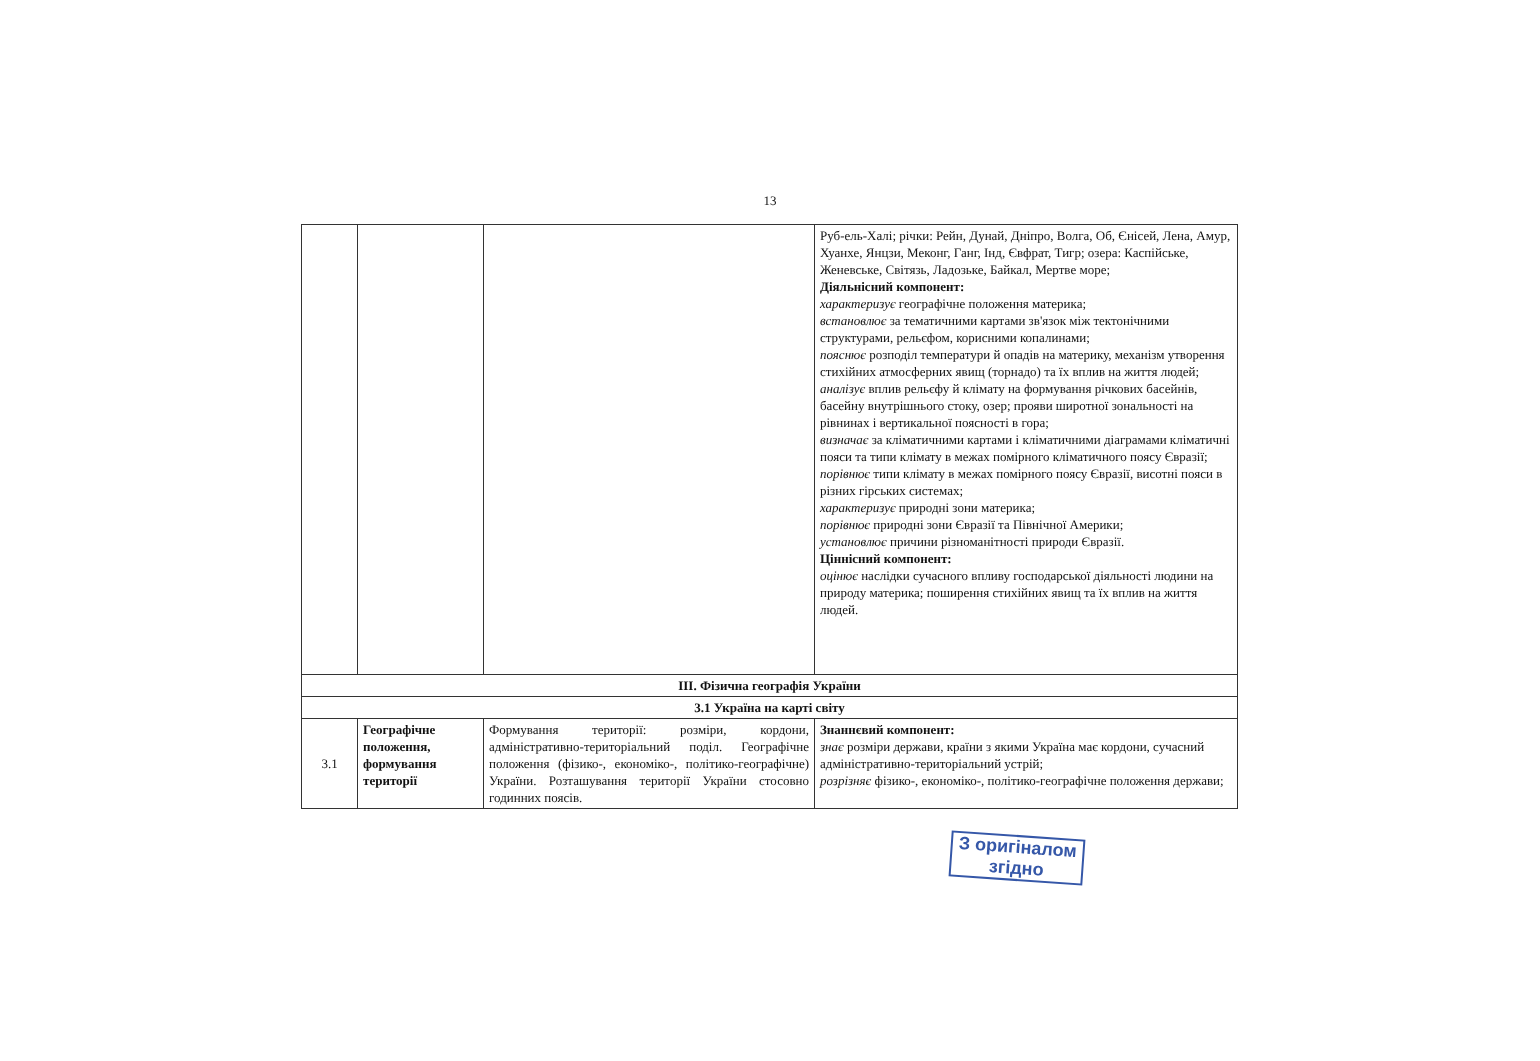13
| | | | Руб-ель-Халі; річки: Рейн, Дунай, Дніпро, Волга, Об, Єнісей, Лена, Амур, Хуанхе, Янцзи, Меконг, Ганг, Інд, Євфрат, Тигр; озера: Каспійське, Женевське, Світязь, Ладозьке, Байкал, Мертве море; Діяльнісний компонент: характеризує географічне положення материка; встановлює за тематичними картами зв'язок між тектонічними структурами, рельєфом, корисними копалинами; пояснює розподіл температури й опадів на материку, механізм утворення стихійних атмосферних явищ (торнадо) та їх вплив на життя людей; аналізує вплив рельєфу й клімату на формування річкових басейнів, басейну внутрішнього стоку, озер; прояви широтної зональності на рівнинах і вертикальної поясності в гора; визначає за кліматичними картами і кліматичними діаграмами кліматичні пояси та типи клімату в межах помірного кліматичного поясу Євразії; порівнює типи клімату в межах помірного поясу Євразії, висотні пояси в різних гірських системах; характеризує природні зони материка; порівнює природні зони Євразії та Північної Америки; установлює причини різноманітності природи Євразії. Ціннісний компонент: оцінює наслідки сучасного впливу господарської діяльності людини на природу материка; поширення стихійних явищ та їх вплив на життя людей. |
| ІІІ. Фізична географія України | | | |
| 3.1 Україна на карті світу | | | |
| 3.1 | Географічне положення, формування території | Формування території: розміри, кордони, адміністративно-територіальний поділ. Географічне положення (фізико-, економіко-, політико-географічне) України. Розташування території України стосовно годинних поясів. | Знаннєвий компонент: знає розміри держави, країни з якими Україна має кордони, сучасний адміністративно-територіальний устрій; розрізняє фізико-, економіко-, політико-географічне положення держави; |
З оригіналом згідно